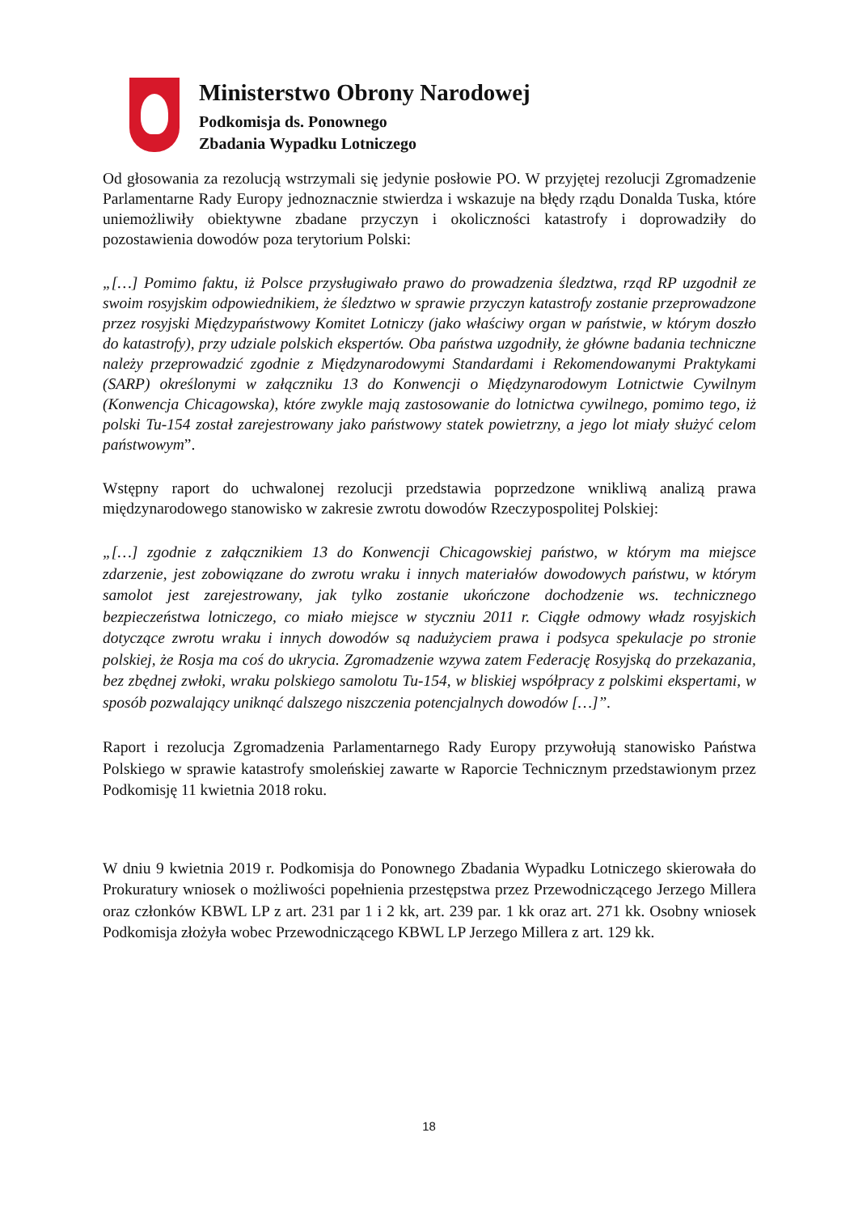Ministerstwo Obrony Narodowej
Podkomisja ds. Ponownego
Zbadania Wypadku Lotniczego
Od głosowania za rezolucją wstrzymali się jedynie posłowie PO. W przyjętej rezolucji Zgromadzenie Parlamentarne Rady Europy jednoznacznie stwierdza i wskazuje na błędy rządu Donalda Tuska, które uniemożliwiły obiektywne zbadane przyczyn i okoliczności katastrofy i doprowadziły do pozostawienia dowodów poza terytorium Polski:
„[…] Pomimo faktu, iż Polsce przysługiwało prawo do prowadzenia śledztwa, rząd RP uzgodnił ze swoim rosyjskim odpowiednikiem, że śledztwo w sprawie przyczyn katastrofy zostanie przeprowadzone przez rosyjski Międzypaństwowy Komitet Lotniczy (jako właściwy organ w państwie, w którym doszło do katastrofy), przy udziale polskich ekspertów. Oba państwa uzgodniły, że główne badania techniczne należy przeprowadzić zgodnie z Międzynarodowymi Standardami i Rekomendowanymi Praktykami (SARP) określonymi w załączniku 13 do Konwencji o Międzynarodowym Lotnictwie Cywilnym (Konwencja Chicagowska), które zwykle mają zastosowanie do lotnictwa cywilnego, pomimo tego, iż polski Tu-154 został zarejestrowany jako państwowy statek powietrzny, a jego lot miały służyć celom państwowym”.
Wstępny raport do uchwalonej rezolucji przedstawia poprzedzone wnikliwą analizą prawa międzynarodowego stanowisko w zakresie zwrotu dowodów Rzeczypospolitej Polskiej:
„[…] zgodnie z załącznikiem 13 do Konwencji Chicagowskiej państwo, w którym ma miejsce zdarzenie, jest zobowiązane do zwrotu wraku i innych materiałów dowodowych państwu, w którym samolot jest zarejestrowany, jak tylko zostanie ukończone dochodzenie ws. technicznego bezpieczeństwa lotniczego, co miało miejsce w styczniu 2011 r. Ciągłe odmowy władz rosyjskich dotyczące zwrotu wraku i innych dowodów są nadużyciem prawa i podsyca spekulacje po stronie polskiej, że Rosja ma coś do ukrycia. Zgromadzenie wzywa zatem Federację Rosyjską do przekazania, bez zbędnej zwłoki, wraku polskiego samolotu Tu-154, w bliskiej współpracy z polskimi ekspertami, w sposób pozwalający uniknąć dalszego niszczenia potencjalnych dowodów […]”.
Raport i rezolucja Zgromadzenia Parlamentarnego Rady Europy przywołują stanowisko Państwa Polskiego w sprawie katastrofy smoleńskiej zawarte w Raporcie Technicznym przedstawionym przez Podkomisję 11 kwietnia 2018 roku.
W dniu 9 kwietnia 2019 r. Podkomisja do Ponownego Zbadania Wypadku Lotniczego skierowała do Prokuratury wniosek o możliwości popełnienia przestępstwa przez Przewodniczącego Jerzego Millera oraz członków KBWL LP z art. 231 par 1 i 2 kk, art. 239 par. 1 kk oraz art. 271 kk. Osobny wniosek Podkomisja złożyła wobec Przewodniczącego KBWL LP Jerzego Millera z art. 129 kk.
18